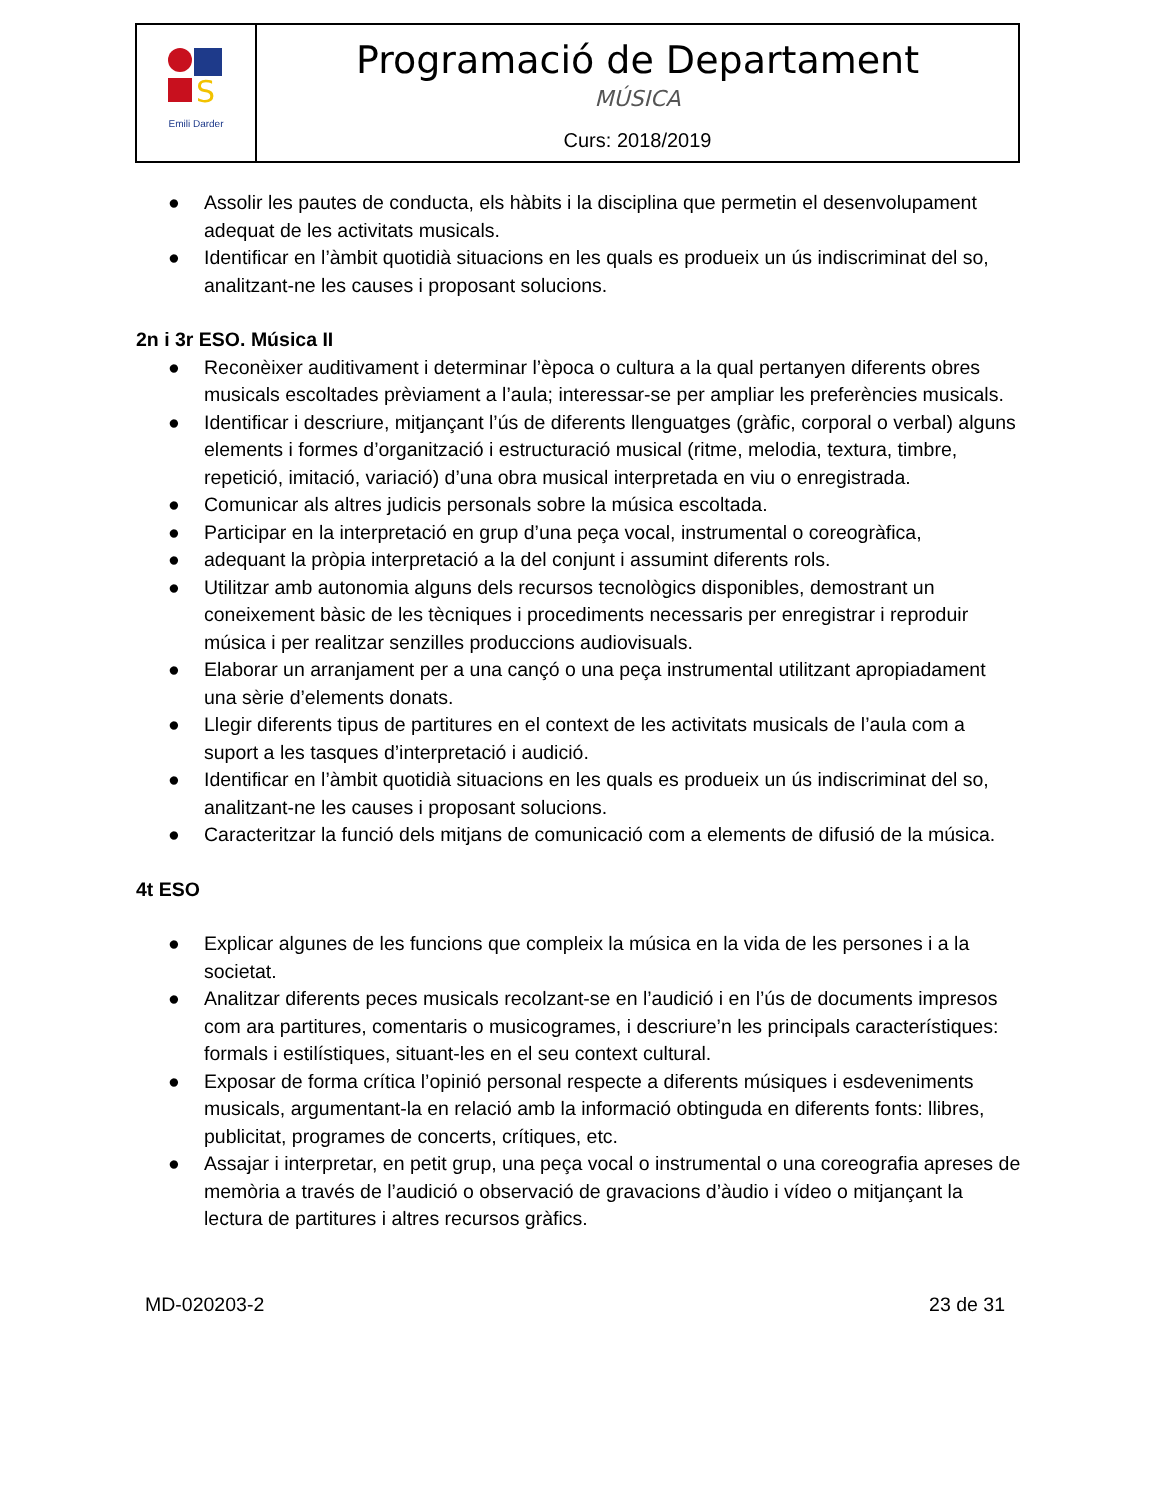| S Emili Darder | Programació de Departament MÚSICA Curs: 2018/2019 |
● Assolir les pautes de conducta, els hàbits i la disciplina que permetin el desenvolupament adequat de les activitats musicals.
● Identificar en l’àmbit quotidià situacions en les quals es produeix un ús indiscriminat del so, analitzant-ne les causes i proposant solucions.
2n i 3r ESO. Música II
● Reconèixer auditivament i determinar l’època o cultura a la qual pertanyen diferents obres musicals escoltades prèviament a l’aula; interessar-se per ampliar les preferències musicals.
● Identificar i descriure, mitjançant l’ús de diferents llenguatges (gràfic, corporal o verbal) alguns elements i formes d’organització i estructuració musical (ritme, melodia, textura, timbre, repetició, imitació, variació) d’una obra musical interpretada en viu o enregistrada.
● Comunicar als altres judicis personals sobre la música escoltada.
● Participar en la interpretació en grup d’una peça vocal, instrumental o coreogràfica,
● adequant la pròpia interpretació a la del conjunt i assumint diferents rols.
● Utilitzar amb autonomia alguns dels recursos tecnològics disponibles, demostrant un coneixement bàsic de les tècniques i procediments necessaris per enregistrar i reproduir música i per realitzar senzilles produccions audiovisuals.
● Elaborar un arranjament per a una cançó o una peça instrumental utilitzant apropiadament una sèrie d’elements donats.
● Llegir diferents tipus de partitures en el context de les activitats musicals de l’aula com a suport a les tasques d’interpretació i audició.
● Identificar en l’àmbit quotidià situacions en les quals es produeix un ús indiscriminat del so, analitzant-ne les causes i proposant solucions.
● Caracteritzar la funció dels mitjans de comunicació com a elements de difusió de la música.
4t ESO
● Explicar algunes de les funcions que compleix la música en la vida de les persones i a la societat.
● Analitzar diferents peces musicals recolzant-se en l’audició i en l’ús de documents impresos com ara partitures, comentaris o musicogrames, i descriure’n les principals característiques: formals i estilístiques, situant-les en el seu context cultural.
● Exposar de forma crítica l’opinió personal respecte a diferents músiques i esdeveniments musicals, argumentant-la en relació amb la informació obtinguda en diferents fonts: llibres, publicitat, programes de concerts, crítiques, etc.
● Assajar i interpretar, en petit grup, una peça vocal o instrumental o una coreografia apreses de memòria a través de l’audició o observació de gravacions d’àudio i vídeo o mitjançant la lectura de partitures i altres recursos gràfics.
MD-020203-2 23 de 31